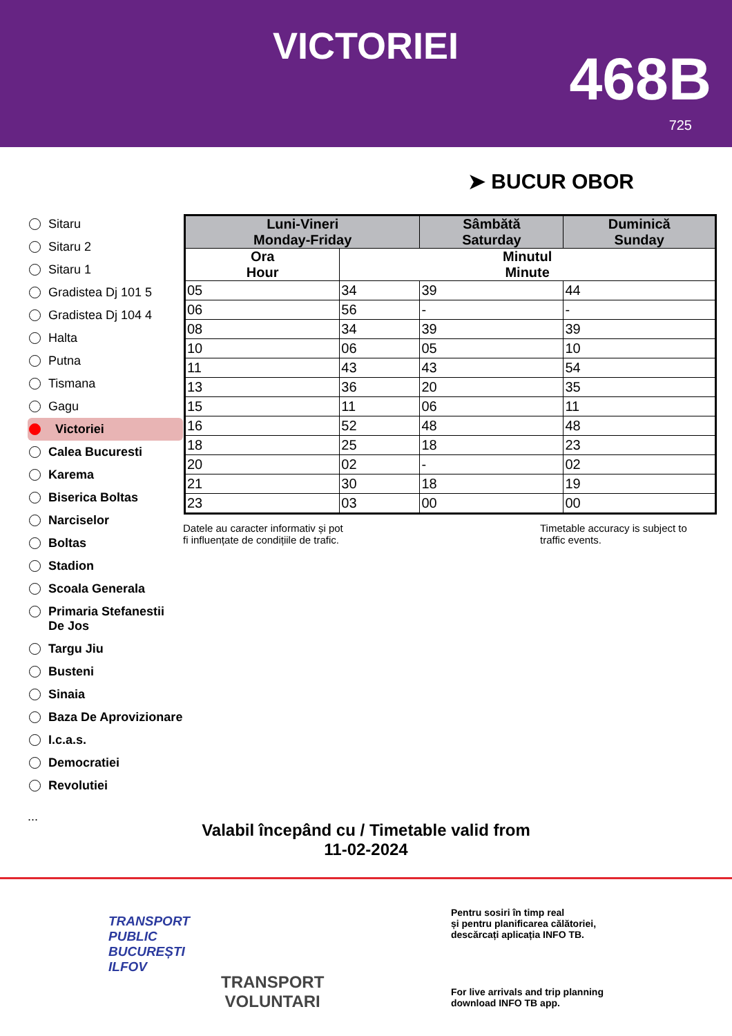VICTORIEI 468B
725
➤ BUCUR OBOR
Sitaru
Sitaru 2
Sitaru 1
Gradistea Dj 101 5
Gradistea Dj 104 4
Halta
Putna
Tismana
Gagu
Victoriei
Calea Bucuresti
Karema
Biserica Boltas
Narciselor
Boltas
Stadion
Scoala Generala
Primaria Stefanestii De Jos
Targu Jiu
Busteni
Sinaia
Baza De Aprovizionare
I.c.a.s.
Democratiei
Revolutiei
...
| Luni-Vineri Monday-Friday | | Sâmbătă Saturday | Duminică Sunday |
| --- | --- | --- | --- |
| Ora Hour | Minutul Minute | | |
| 05 | 34 | 39 | 44 |
| 06 | 56 | - | - |
| 08 | 34 | 39 | 39 |
| 10 | 06 | 05 | 10 |
| 11 | 43 | 43 | 54 |
| 13 | 36 | 20 | 35 |
| 15 | 11 | 06 | 11 |
| 16 | 52 | 48 | 48 |
| 18 | 25 | 18 | 23 |
| 20 | 02 | - | 02 |
| 21 | 30 | 18 | 19 |
| 23 | 03 | 00 | 00 |
Datele au caracter informativ și pot
fi influențate de condițiile de trafic.
Timetable accuracy is subject to
traffic events.
Valabil începând cu / Timetable valid from
11-02-2024
TRANSPORT
PUBLIC
BUCUREȘTI
ILFOV
TRANSPORT
VOLUNTARI
Pentru sosiri în timp real
și pentru planificarea călătoriei,
descărcați aplicația INFO TB.
For live arrivals and trip planning
download INFO TB app.